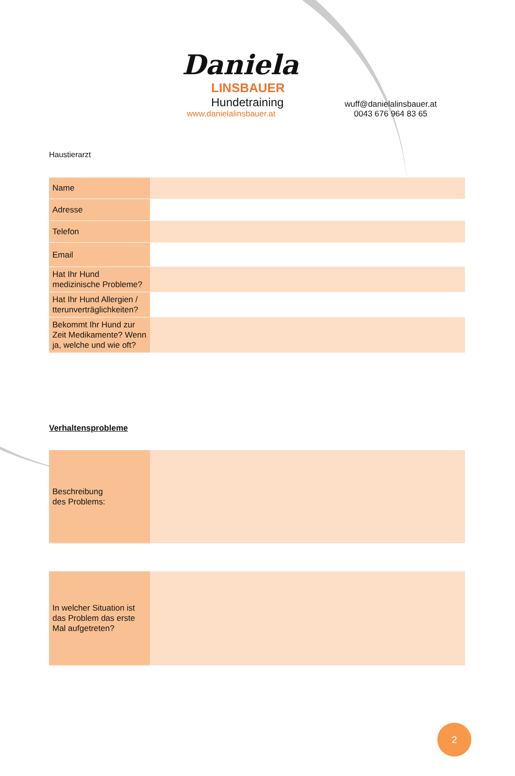Daniela
LINSBAUER
Hundetraining
www.danielalinsbauer.at
wuff@danielalinsbauer.at
0043 676 964 83 65
Haustierarzt
| Name | |
| Adresse | |
| Telefon | |
| Email | |
| Hat Ihr Hund medizinische Probleme? | |
| Hat Ihr Hund Allergien / tterunverträglichkeiten? | |
| Bekommt Ihr Hund zur Zeit Medikamente? Wenn ja, welche und wie oft? | |
Verhaltensprobleme
| Beschreibung des Problems: | |
| In welcher Situation ist das Problem das erste Mal aufgetreten? | |
2